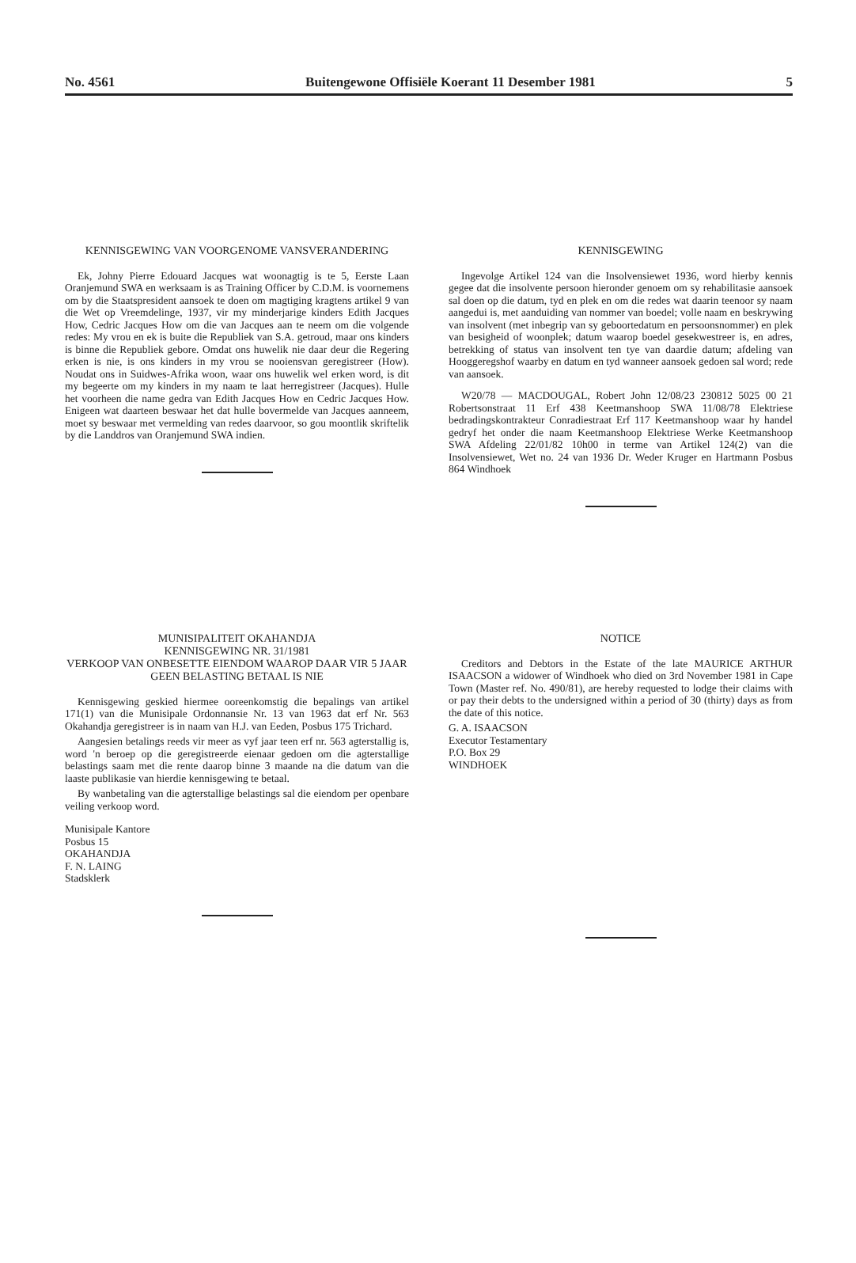No. 4561 Buitengewone Offisiële Koerant 11 Desember 1981 5
KENNISGEWING VAN VOORGENOME VANSVERANDERING
Ek, Johny Pierre Edouard Jacques wat woonagtig is te 5, Eerste Laan Oranjemund SWA en werksaam is as Training Officer by C.D.M. is voornemens om by die Staatspresident aansoek te doen om magtiging kragtens artikel 9 van die Wet op Vreemdelinge, 1937, vir my minderjarige kinders Edith Jacques How, Cedric Jacques How om die van Jacques aan te neem om die volgende redes: My vrou en ek is buite die Republiek van S.A. getroud, maar ons kinders is binne die Republiek gebore. Omdat ons huwelik nie daar deur die Regering erken is nie, is ons kinders in my vrou se nooiensvan geregistreer (How). Noudat ons in Suidwes-Afrika woon, waar ons huwelik wel erken word, is dit my begeerte om my kinders in my naam te laat herregistreer (Jacques). Hulle het voorheen die name gedra van Edith Jacques How en Cedric Jacques How. Enigeen wat daarteen beswaar het dat hulle bovermelde van Jacques aanneem, moet sy beswaar met vermelding van redes daarvoor, so gou moontlik skriftelik by die Landdros van Oranjemund SWA indien.
KENNISGEWING
Ingevolge Artikel 124 van die Insolvensiewet 1936, word hierby kennis gegee dat die insolvente persoon hieronder genoem om sy rehabilitasie aansoek sal doen op die datum, tyd en plek en om die redes wat daarin teenoor sy naam aangedui is, met aanduiding van nommer van boedel; volle naam en beskrywing van insolvent (met inbegrip van sy geboortedatum en persoonsnommer) en plek van besigheid of woonplek; datum waarop boedel gesekwestreer is, en adres, betrekking of status van insolvent ten tye van daardie datum; afdeling van Hooggeregshof waarby en datum en tyd wanneer aansoek gedoen sal word; rede van aansoek.
W20/78 — MACDOUGAL, Robert John 12/08/23 230812 5025 00 21 Robertsonstraat 11 Erf 438 Keetmanshoop SWA 11/08/78 Elektriese bedradingskontrakteur Conradiestraat Erf 117 Keetmanshoop waar hy handel gedryf het onder die naam Keetmanshoop Elektriese Werke Keetmanshoop SWA Afdeling 22/01/82 10h00 in terme van Artikel 124(2) van die Insolvensiewet, Wet no. 24 van 1936 Dr. Weder Kruger en Hartmann Posbus 864 Windhoek
MUNISIPALITEIT OKAHANDJA
KENNISGEWING NR. 31/1981
VERKOOP VAN ONBESETTE EIENDOM WAAROP DAAR VIR 5 JAAR GEEN BELASTING BETAAL IS NIE
Kennisgewing geskied hiermee ooreenkomstig die bepalings van artikel 171(1) van die Munisipale Ordonnansie Nr. 13 van 1963 dat erf Nr. 563 Okahandja geregistreer is in naam van H.J. van Eeden, Posbus 175 Trichard.
Aangesien betalings reeds vir meer as vyf jaar teen erf nr. 563 agterstallig is, word 'n beroep op die geregistreerde eienaar gedoen om die agterstallige belastings saam met die rente daarop binne 3 maande na die datum van die laaste publikasie van hierdie kennisgewing te betaal.
By wanbetaling van die agterstallige belastings sal die eiendom per openbare veiling verkoop word.
Munisipale Kantore
Posbus 15
OKAHANDJA
F. N. LAING
Stadsklerk
NOTICE
Creditors and Debtors in the Estate of the late MAURICE ARTHUR ISAACSON a widower of Windhoek who died on 3rd November 1981 in Cape Town (Master ref. No. 490/81), are hereby requested to lodge their claims with or pay their debts to the undersigned within a period of 30 (thirty) days as from the date of this notice.
G. A. ISAACSON
Executor Testamentary
P.O. Box 29
WINDHOEK